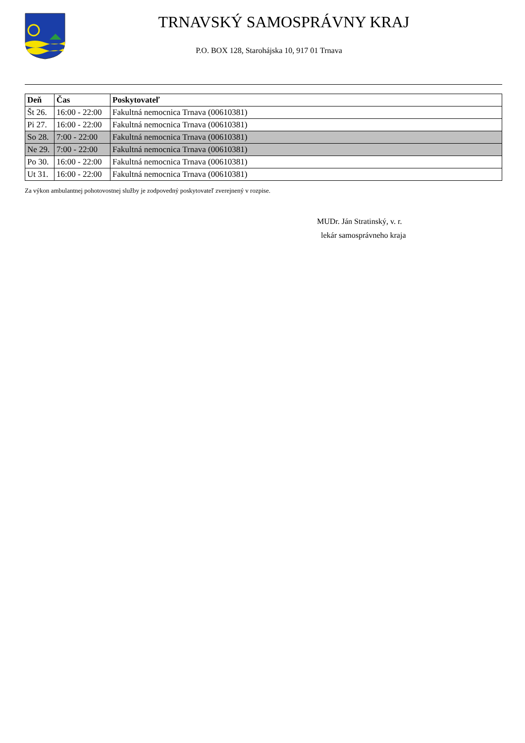TRNAVSKÝ SAMOSPRÁVNY KRAJ
P.O. BOX 128, Starohájska 10, 917 01 Trnava
| Deň | Čas | Poskytovateľ |
| --- | --- | --- |
| Št 26. | 16:00 - 22:00 | Fakultná nemocnica Trnava (00610381) |
| Pi 27. | 16:00 - 22:00 | Fakultná nemocnica Trnava (00610381) |
| So 28. | 7:00 - 22:00 | Fakultná nemocnica Trnava (00610381) |
| Ne 29. | 7:00 - 22:00 | Fakultná nemocnica Trnava (00610381) |
| Po 30. | 16:00 - 22:00 | Fakultná nemocnica Trnava (00610381) |
| Ut 31. | 16:00 - 22:00 | Fakultná nemocnica Trnava (00610381) |
Za výkon ambulantnej pohotovostnej služby je zodpovedný poskytovateľ zverejnený v rozpise.
MUDr. Ján Stratinský, v. r.
lekár samosprávneho kraja